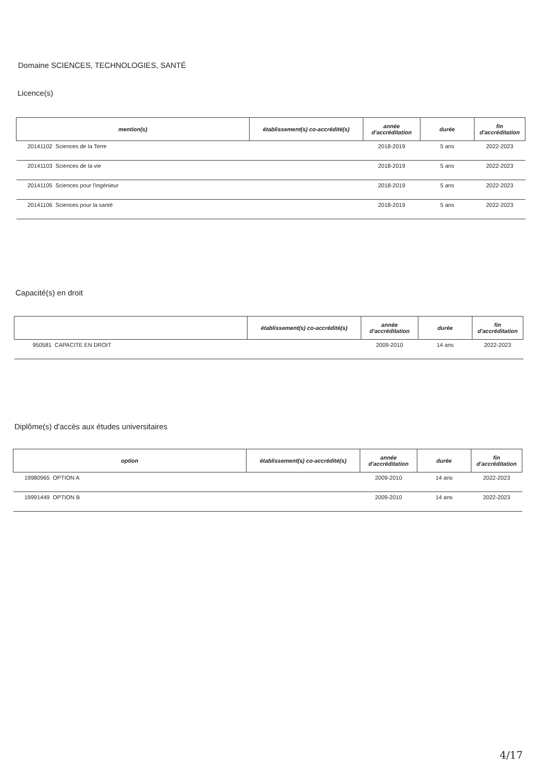Domaine SCIENCES, TECHNOLOGIES, SANTÉ
Licence(s)
| mention(s) | établissement(s) co-accrédité(s) | année d'accréditation | durée | fin d'accréditation |
| --- | --- | --- | --- | --- |
| 20141102 Sciences de la Terre | | 2018-2019 | 5 ans | 2022-2023 |
| 20141103 Sciences de la vie | | 2018-2019 | 5 ans | 2022-2023 |
| 20141105 Sciences pour l'ingénieur | | 2018-2019 | 5 ans | 2022-2023 |
| 20141106 Sciences pour la santé | | 2018-2019 | 5 ans | 2022-2023 |
Capacité(s) en droit
| | établissement(s) co-accrédité(s) | année d'accréditation | durée | fin d'accréditation |
| --- | --- | --- | --- | --- |
| 950581 CAPACITE EN DROIT | | 2009-2010 | 14 ans | 2022-2023 |
Diplôme(s) d'accès aux études universitaires
| option | établissement(s) co-accrédité(s) | année d'accréditation | durée | fin d'accréditation |
| --- | --- | --- | --- | --- |
| 19980965 OPTION A | | 2009-2010 | 14 ans | 2022-2023 |
| 19991449 OPTION B | | 2009-2010 | 14 ans | 2022-2023 |
4/17